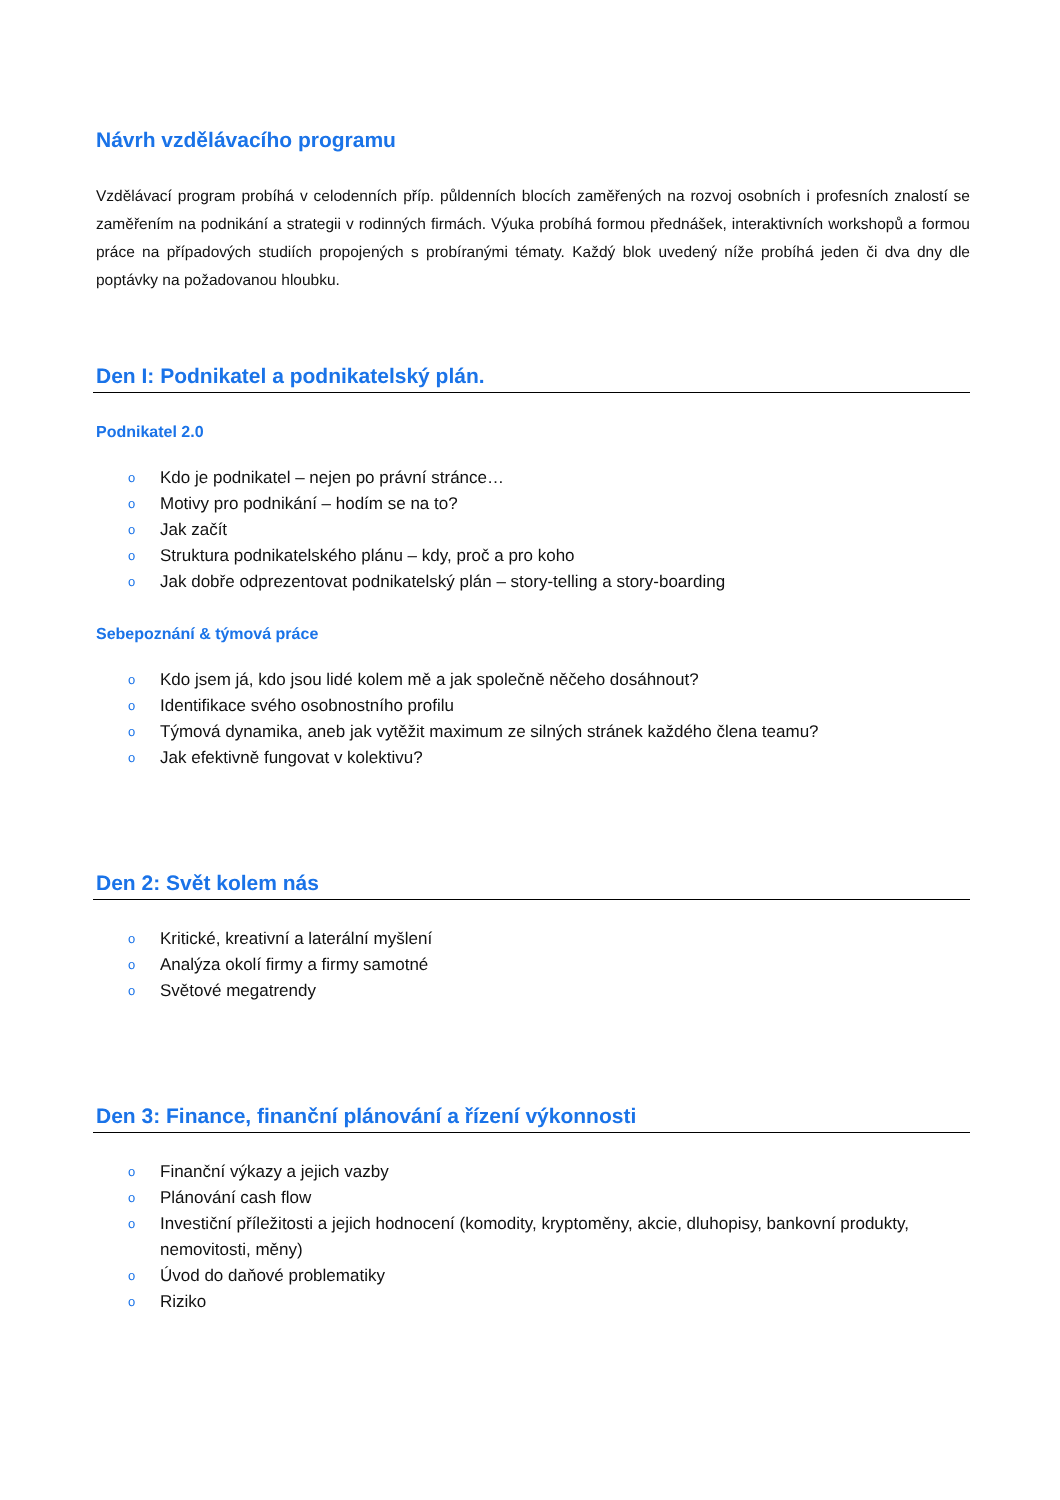Návrh vzdělávacího programu
Vzdělávací program probíhá v celodenních příp. půldenních blocích zaměřených na rozvoj osobních i profesních znalostí se zaměřením na podnikání a strategii v rodinných firmách. Výuka probíhá formou přednášek, interaktivních workshopů a formou práce na případových studiích propojených s probíranými tématy. Každý blok uvedený níže probíhá jeden či dva dny dle poptávky na požadovanou hloubku.
Den I: Podnikatel a podnikatelský plán.
Podnikatel 2.0
o Kdo je podnikatel – nejen po právní stránce…
o Motivy pro podnikání – hodím se na to?
o Jak začít
o Struktura podnikatelského plánu – kdy, proč a pro koho
o Jak dobře odprezentovat podnikatelský plán – story-telling a story-boarding
Sebepoznání & týmová práce
o Kdo jsem já, kdo jsou lidé kolem mě a jak společně něčeho dosáhnout?
o Identifikace svého osobnostního profilu
o Týmová dynamika, aneb jak vytěžit maximum ze silných stránek každého člena teamu?
o Jak efektivně fungovat v kolektivu?
Den 2: Svět kolem nás
o Kritické, kreativní a laterální myšlení
o Analýza okolí firmy a firmy samotné
o Světové megatrendy
Den 3: Finance, finanční plánování a řízení výkonnosti
o Finanční výkazy a jejich vazby
o Plánování cash flow
o Investiční příležitosti a jejich hodnocení (komodity, kryptoměny, akcie, dluhopisy, bankovní produkty, nemovitosti, měny)
o Úvod do daňové problematiky
o Riziko